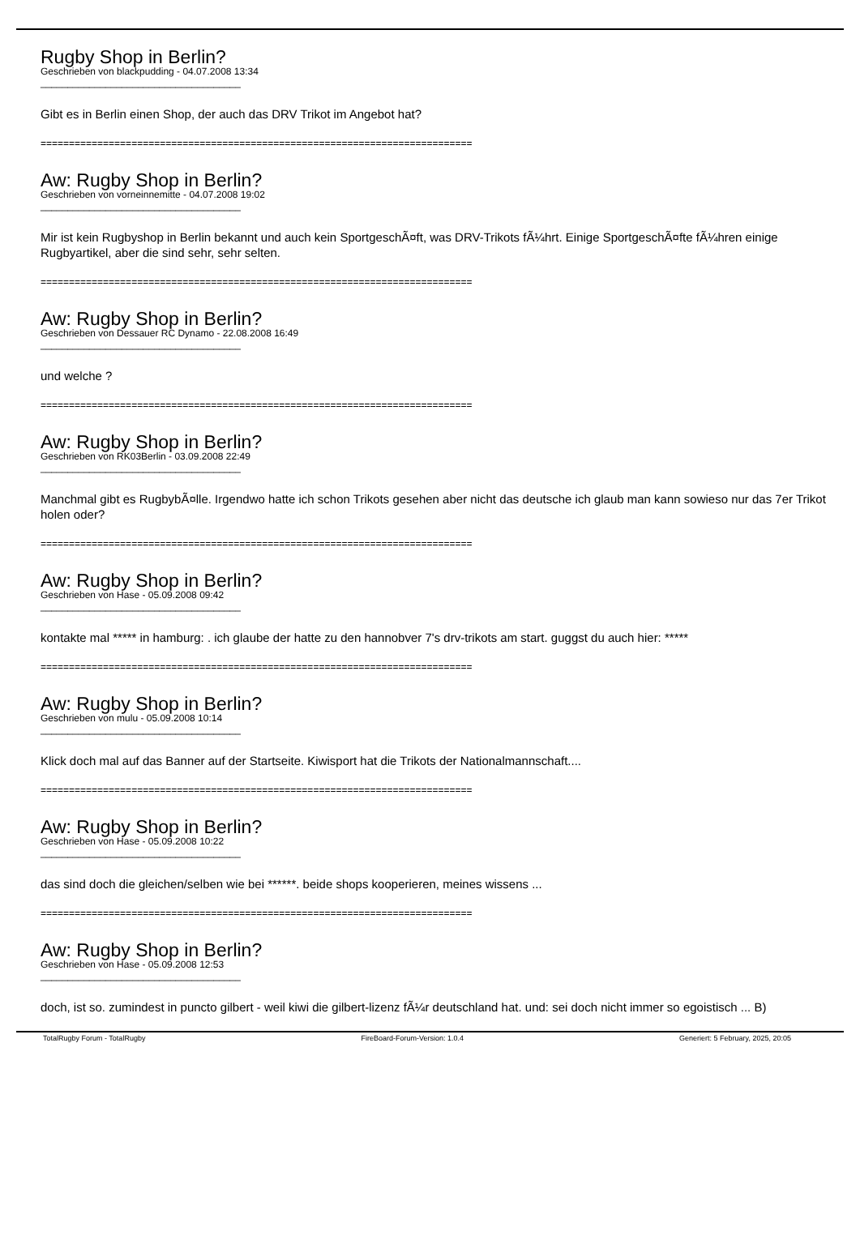Rugby Shop in Berlin?
Geschrieben von blackpudding - 04.07.2008 13:34
_____________________________________
Gibt es in Berlin einen Shop, der auch das DRV Trikot im Angebot hat?
============================================================================
Aw: Rugby Shop in Berlin?
Geschrieben von vorneinnemitte - 04.07.2008 19:02
_____________________________________
Mir ist kein Rugbyshop in Berlin bekannt und auch kein SportgeschÃ¤ft, was DRV-Trikots fÃ¼hrt. Einige SportgeschÃ¤fte fÃ¼hren einige Rugbyartikel, aber die sind sehr, sehr selten.
============================================================================
Aw: Rugby Shop in Berlin?
Geschrieben von Dessauer RC Dynamo - 22.08.2008 16:49
_____________________________________
und welche ?
============================================================================
Aw: Rugby Shop in Berlin?
Geschrieben von RK03Berlin - 03.09.2008 22:49
_____________________________________
Manchmal gibt es RugbybÃ¤lle. Irgendwo hatte ich schon Trikots gesehen aber nicht das deutsche ich glaub man kann sowieso nur das 7er Trikot holen oder?
============================================================================
Aw: Rugby Shop in Berlin?
Geschrieben von Hase - 05.09.2008 09:42
_____________________________________
kontakte mal ***** in hamburg: . ich glaube der hatte zu den hannobver 7's drv-trikots am start. guggst du auch hier: *****
============================================================================
Aw: Rugby Shop in Berlin?
Geschrieben von mulu - 05.09.2008 10:14
_____________________________________
Klick doch mal auf das Banner auf der Startseite. Kiwisport hat die Trikots der Nationalmannschaft....
============================================================================
Aw: Rugby Shop in Berlin?
Geschrieben von Hase - 05.09.2008 10:22
_____________________________________
das sind doch die gleichen/selben wie bei ******. beide shops kooperieren, meines wissens ...
============================================================================
Aw: Rugby Shop in Berlin?
Geschrieben von Hase - 05.09.2008 12:53
_____________________________________
doch, ist so. zumindest in puncto gilbert - weil kiwi die gilbert-lizenz fÃ¼r deutschland hat. und: sei doch nicht immer so egoistisch ... B)
TotalRugby Forum - TotalRugby FireBoard-Forum-Version: 1.0.4 Generiert: 5 February, 2025, 20:05